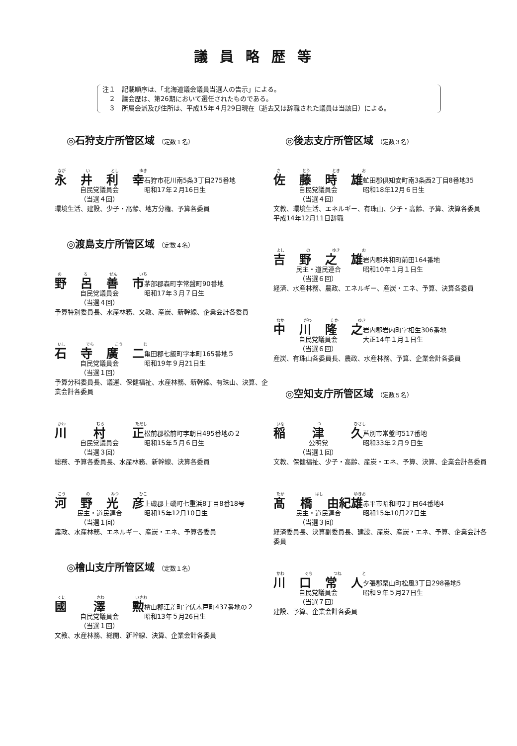議員略歴等
注１　記載順序は、「北海道議会議員当選人の告示」による。
　２　議会歴は、第26期において選任されたものである。
　３　所属会派及び住所は、平成15年４月29日現在（逝去又は辞職された議員は当該日）による。
◎石狩支庁所管区域 （定数１名）
なが い とし ゆき
永井利幸
石狩市花川南5条3丁目275番地
自民党議員会 昭和17年２月16日生
（当選４回）
環境生活、建設、少子・高齢、地方分権、予算各委員
◎渡島支庁所管区域 （定数４名）
の ろ ぜん いち
野呂善市
茅部郡森町字常盤町90番地
自民党議員会 昭和17年３月７日生
（当選４回）
予算特別委員長、水産林務、文教、産炭、新幹線、企業会計各委員
いし でら こう じ
石寺廣二
亀田郡七飯町字本町165番地５
自民党議員会 昭和19年９月21日生
（当選１回）
予算分科委員長、議運、保健福祉、水産林務、新幹線、有珠山、決算、企業会計各委員
かわ むら ただし
川村正
松前郡松前町字朝日495番地の２
自民党議員会 昭和15年５月６日生
（当選３回）
総務、予算各委員長、水産林務、新幹線、決算各委員
こう の みつ ひこ
河野光彦
上磯郡上磯町七重浜8丁目8番18号
民主・道民連合 昭和15年12月10日生
（当選１回）
農政、水産林務、エネルギー、産炭・エネ、予算各委員
◎檜山支庁所管区域 （定数１名）
くに さわ いさお
國澤勲
檜山郡江差町字伏木戸町437番地の２
自民党議員会 昭和13年５月26日生
（当選１回）
文教、水産林務、総開、新幹線、決算、企業会計各委員
◎後志支庁所管区域 （定数３名）
さ とう とき お
佐藤時雄
虻田郡倶知安町南3条西2丁目8番地35
自民党議員会 昭和18年12月６日生
（当選４回）
文教、環境生活、エネルギー、有珠山、少子・高齢、予算、決算各委員
平成14年12月11日辞職
よし の ゆき お
吉野之雄
岩内郡共和町前田164番地
民主・道民連合 昭和10年１月１日生
（当選６回）
経済、水産林務、農政、エネルギー、産炭・エネ、予算、決算各委員
なか がわ たか ゆき
中川隆之
岩内郡岩内町字相生306番地
自民党議員会 大正14年１月１日生
（当選６回）
産炭、有珠山各委員長、農政、水産林務、予算、企業会計各委員
◎空知支庁所管区域 （定数５名）
いな つ ひさし
稲津久
芦別市常盤町517番地
公明党 昭和33年２月９日生
（当選１回）
文教、保健福祉、少子・高齢、産炭・エネ、予算、決算、企業会計各委員
たか はし ゆきお
髙橋 由紀雄
赤平市昭和町2丁目64番地4
民主・道民連合 昭和15年10月27日生
（当選３回）
経済委員長、決算副委員長、建設、産炭、産炭・エネ、予算、企業会計各委員
かわ ぐち つね と
川口常人
夕張郡栗山町松風3丁目298番地5
自民党議員会 昭和９年５月27日生
（当選７回）
建設、予算、企業会計各委員